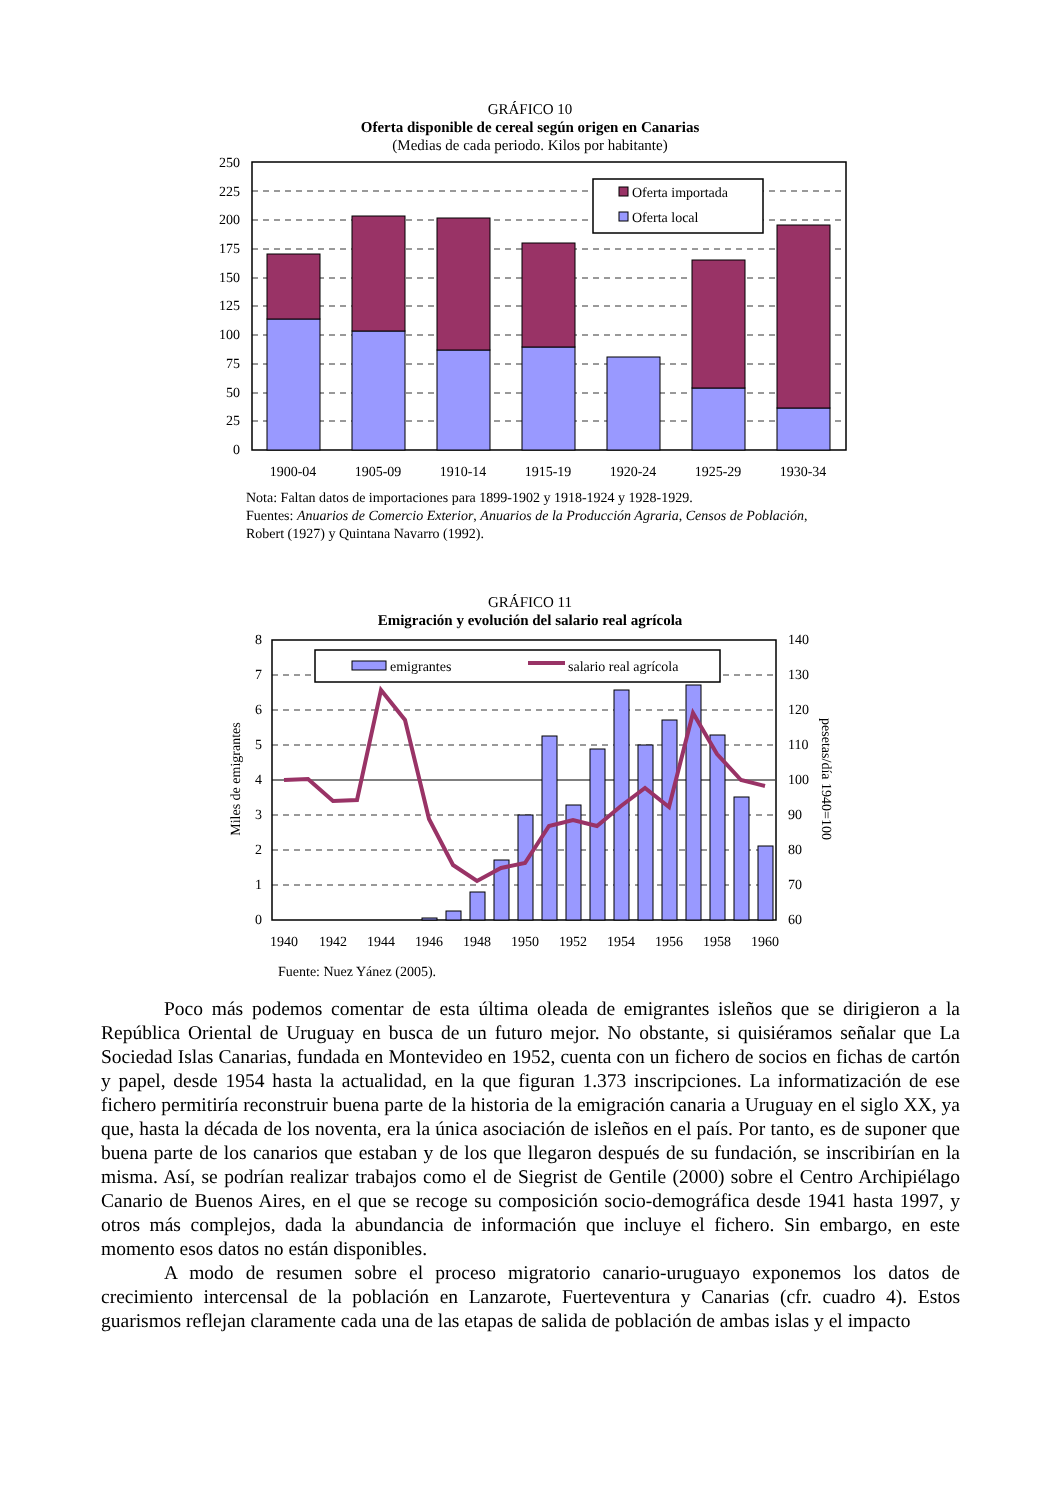GRÁFICO 10
Oferta disponible de cereal según origen en Canarias
(Medias de cada periodo. Kilos por habitante)
Oferta importada
Oferta local
250
225
200
175
150
125
100
75
50
25
0
1900-04
1905-09
1910-14
1915-19
1920-24
1925-29
1930-34
Nota: Faltan datos de importaciones para 1899-1902 y 1918-1924 y 1928-1929.
Fuentes: Anuarios de Comercio Exterior, Anuarios de la Producción Agraria, Censos de Población, Robert (1927) y Quintana Navarro (1992).
GRÁFICO 11
Emigración y evolución del salario real agrícola
emigrantes
salario real agrícola
8
7
6
5
4
3
2
1
0
140
130
120
110
100
90
80
70
60
1940
1942
1944
1946
1948
1950
1952
1954
1956
1958
1960
Miles de emigrantes
pesetas/día 1940=100
Fuente: Nuez Yánez (2005).
Poco más podemos comentar de esta última oleada de emigrantes isleños que se dirigieron a la República Oriental de Uruguay en busca de un futuro mejor. No obstante, si quisiéramos señalar que La Sociedad Islas Canarias, fundada en Montevideo en 1952, cuenta con un fichero de socios en fichas de cartón y papel, desde 1954 hasta la actualidad, en la que figuran 1.373 inscripciones. La informatización de ese fichero permitiría reconstruir buena parte de la historia de la emigración canaria a Uruguay en el siglo XX, ya que, hasta la década de los noventa, era la única asociación de isleños en el país. Por tanto, es de suponer que buena parte de los canarios que estaban y de los que llegaron después de su fundación, se inscribirían en la misma. Así, se podrían realizar trabajos como el de Siegrist de Gentile (2000) sobre el Centro Archipiélago Canario de Buenos Aires, en el que se recoge su composición socio-demográfica desde 1941 hasta 1997, y otros más complejos, dada la abundancia de información que incluye el fichero. Sin embargo, en este momento esos datos no están disponibles.
A modo de resumen sobre el proceso migratorio canario-uruguayo exponemos los datos de crecimiento intercensal de la población en Lanzarote, Fuerteventura y Canarias (cfr. cuadro 4). Estos guarismos reflejan claramente cada una de las etapas de salida de población de ambas islas y el impacto